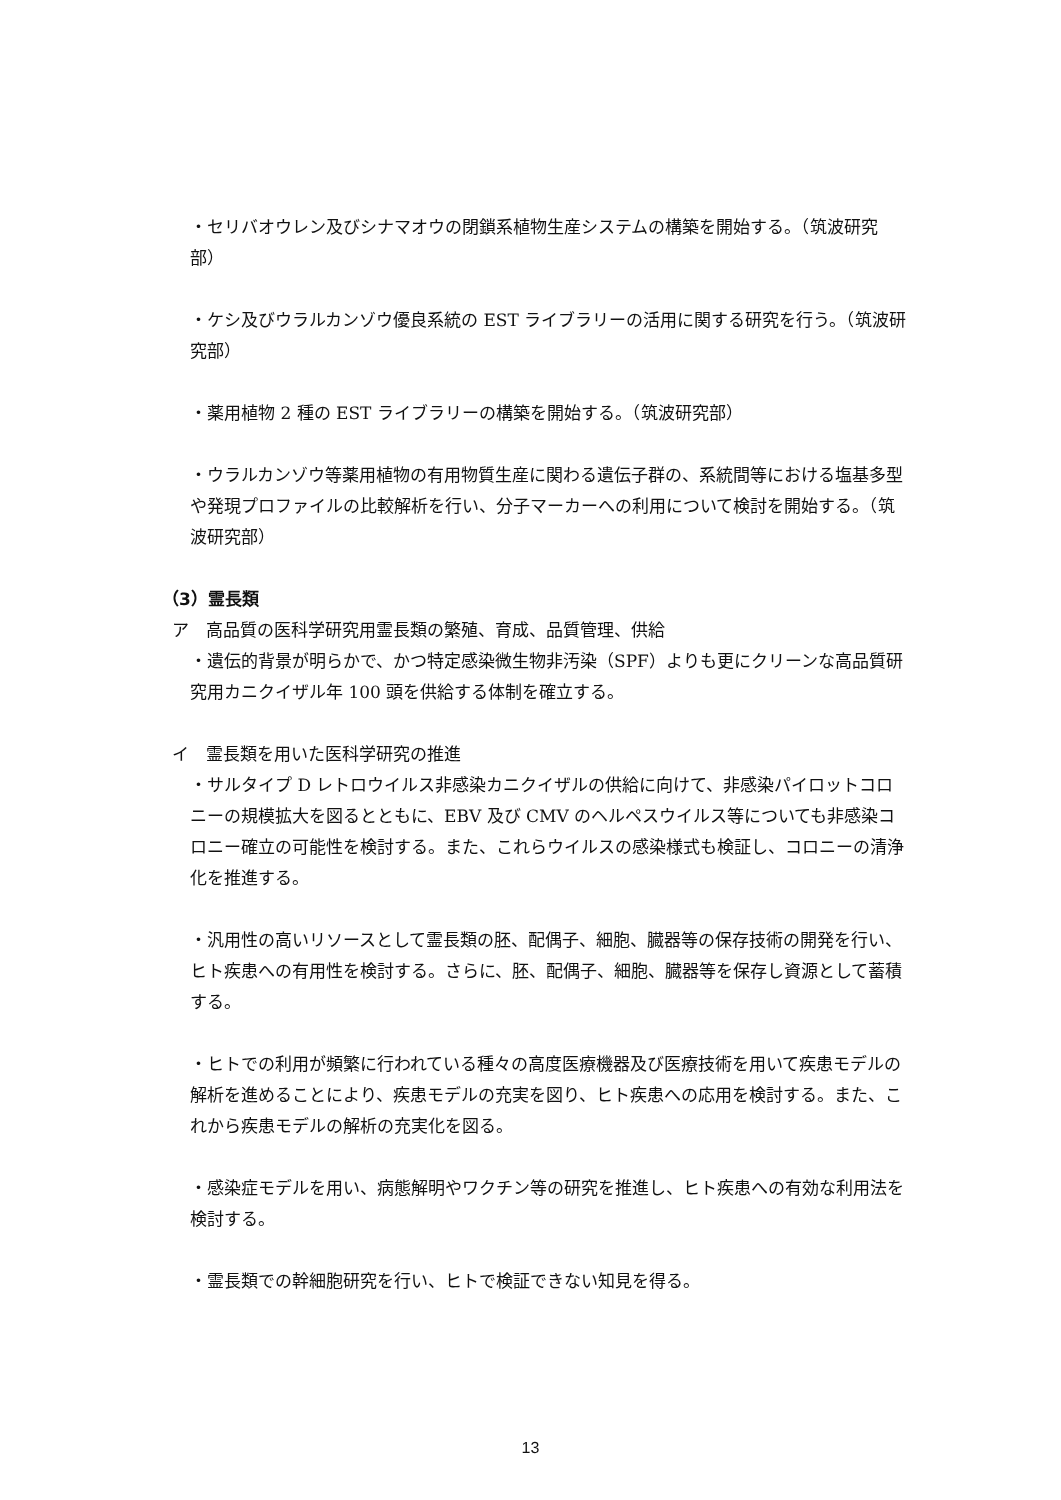・セリバオウレン及びシナマオウの閉鎖系植物生産システムの構築を開始する。（筑波研究部）
・ケシ及びウラルカンゾウ優良系統の EST ライブラリーの活用に関する研究を行う。（筑波研究部）
・薬用植物 2 種の EST ライブラリーの構築を開始する。（筑波研究部）
・ウラルカンゾウ等薬用植物の有用物質生産に関わる遺伝子群の、系統間等における塩基多型や発現プロファイルの比較解析を行い、分子マーカーへの利用について検討を開始する。（筑波研究部）
（3）霊長類
ア　高品質の医科学研究用霊長類の繁殖、育成、品質管理、供給
・遺伝的背景が明らかで、かつ特定感染微生物非汚染（SPF）よりも更にクリーンな高品質研究用カニクイザル年 100 頭を供給する体制を確立する。
イ　霊長類を用いた医科学研究の推進
・サルタイプ D レトロウイルス非感染カニクイザルの供給に向けて、非感染パイロットコロニーの規模拡大を図るとともに、EBV 及び CMV のヘルペスウイルス等についても非感染コロニー確立の可能性を検討する。また、これらウイルスの感染様式も検証し、コロニーの清浄化を推進する。
・汎用性の高いリソースとして霊長類の胚、配偶子、細胞、臓器等の保存技術の開発を行い、ヒト疾患への有用性を検討する。さらに、胚、配偶子、細胞、臓器等を保存し資源として蓄積する。
・ヒトでの利用が頻繁に行われている種々の高度医療機器及び医療技術を用いて疾患モデルの解析を進めることにより、疾患モデルの充実を図り、ヒト疾患への応用を検討する。また、これから疾患モデルの解析の充実化を図る。
・感染症モデルを用い、病態解明やワクチン等の研究を推進し、ヒト疾患への有効な利用法を検討する。
・霊長類での幹細胞研究を行い、ヒトで検証できない知見を得る。
13